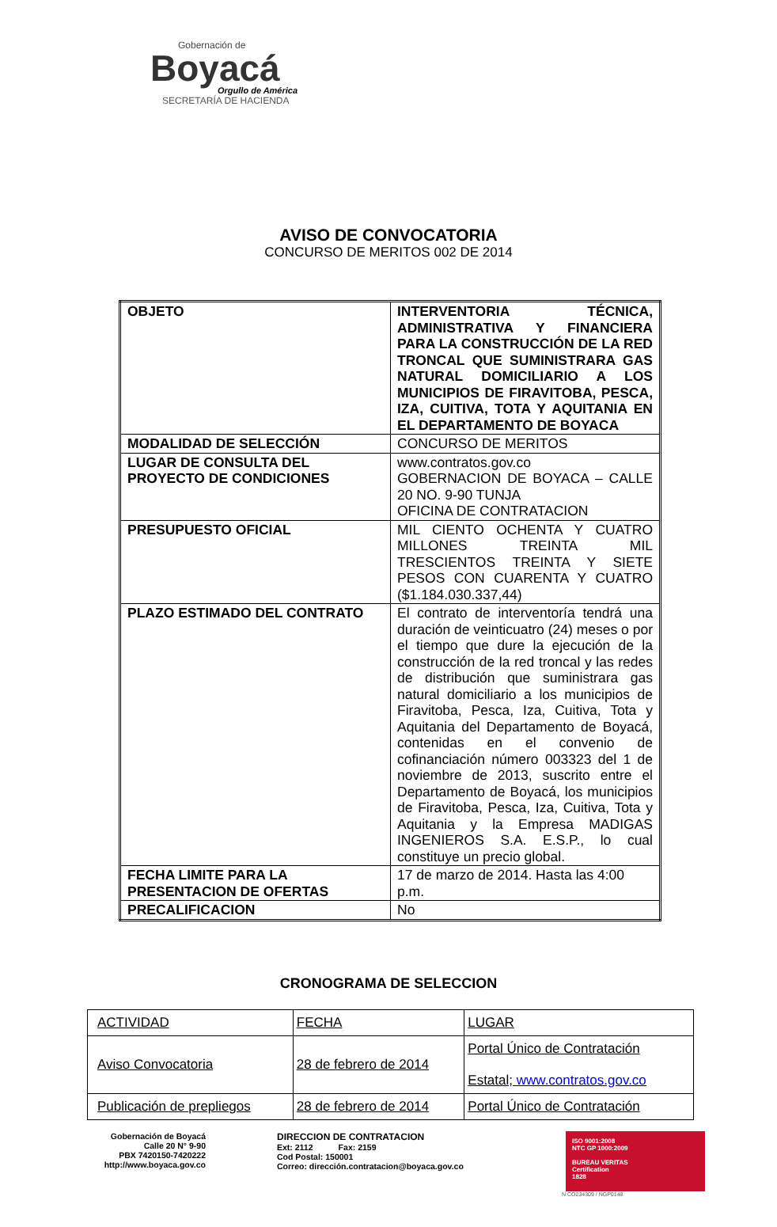Gobernación de
Boyacá
Orgullo de América
SECRETARÍA DE HACIENDA
AVISO DE CONVOCATORIA
CONCURSO DE MERITOS 002 DE 2014
| OBJETO | INTERVENTORIA TÉCNICA, ADMINISTRATIVA Y FINANCIERA PARA LA CONSTRUCCIÓN DE LA RED TRONCAL QUE SUMINISTRARA GAS NATURAL DOMICILIARIO A LOS MUNICIPIOS DE FIRAVITOBA, PESCA, IZA, CUITIVA, TOTA Y AQUITANIA EN EL DEPARTAMENTO DE BOYACA |
| MODALIDAD DE SELECCIÓN | CONCURSO DE MERITOS |
| LUGAR DE CONSULTA DEL PROYECTO DE CONDICIONES | www.contratos.gov.co GOBERNACION DE BOYACA – CALLE 20 NO. 9-90 TUNJA OFICINA DE CONTRATACION |
| PRESUPUESTO OFICIAL | MIL CIENTO OCHENTA Y CUATRO MILLONES TREINTA MIL TRESCIENTOS TREINTA Y SIETE PESOS CON CUARENTA Y CUATRO ($1.184.030.337,44) |
| PLAZO ESTIMADO DEL CONTRATO | El contrato de interventoría tendrá una duración de veinticuatro (24) meses o por el tiempo que dure la ejecución de la construcción de la red troncal y las redes de distribución que suministrara gas natural domiciliario a los municipios de Firavitoba, Pesca, Iza, Cuitiva, Tota y Aquitania del Departamento de Boyacá, contenidas en el convenio de cofinanciación número 003323 del 1 de noviembre de 2013, suscrito entre el Departamento de Boyacá, los municipios de Firavitoba, Pesca, Iza, Cuitiva, Tota y Aquitania y la Empresa MADIGAS INGENIEROS S.A. E.S.P., lo cual constituye un precio global. |
| FECHA LIMITE PARA LA PRESENTACION DE OFERTAS | 17 de marzo de 2014. Hasta las 4:00 p.m. |
| PRECALIFICACION | No |
CRONOGRAMA DE SELECCION
| ACTIVIDAD | FECHA | LUGAR |
| Aviso Convocatoria | 28 de febrero de 2014 | Portal Único de Contratación Estatal; www.contratos.gov.co |
| Publicación de prepliegos | 28 de febrero de 2014 | Portal Único de Contratación |
Gobernación de Boyacá
Calle 20 N° 9-90
PBX 7420150-7420222
http://www.boyaca.gov.co
DIRECCION DE CONTRATACION
Ext: 2112 Fax: 2159
Cod Postal: 150001
Correo: dirección.contratacion@boyaca.gov.co
ISO 9001:2008
NTC GP 1000:2009
BUREAU VERITAS
Certification
1828
N CO234309 / NGP0148